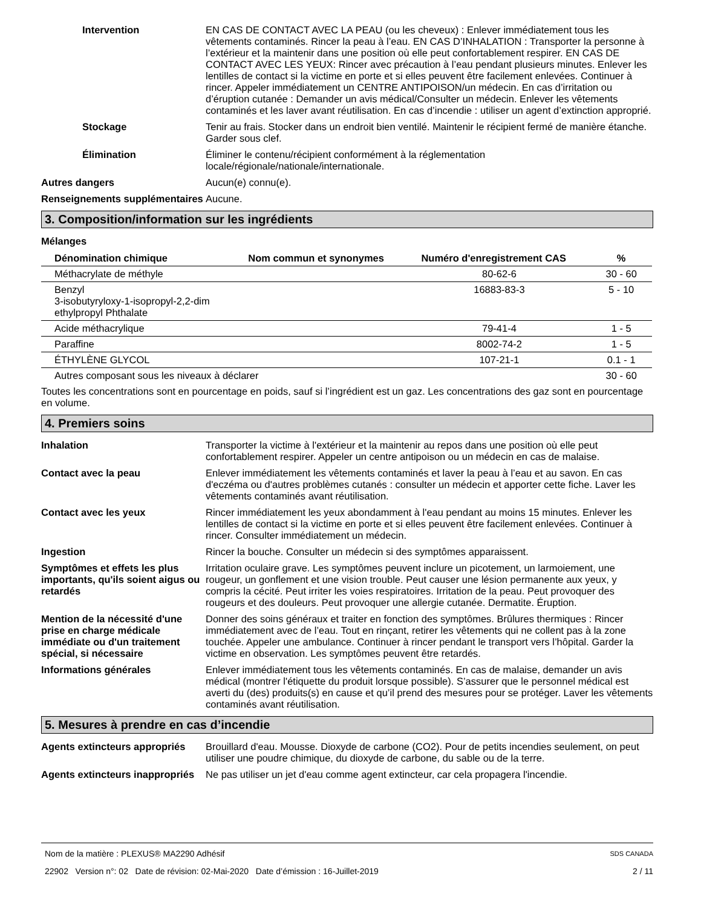Intervention EN CAS DE CONTACT AVEC LA PEAU (ou les cheveux) : Enlever immédiatement tous les vêtements contaminés. Rincer la peau à l’eau. EN CAS D’INHALATION : Transporter la personne à l’extérieur et la maintenir dans une position où elle peut confortablement respirer. EN CAS DE CONTACT AVEC LES YEUX: Rincer avec précaution à l’eau pendant plusieurs minutes. Enlever les lentilles de contact si la victime en porte et si elles peuvent être facilement enlevées. Continuer à rincer. Appeler immédiatement un CENTRE ANTIPOISON/un médecin. En cas d’irritation ou d’éruption cutanée : Demander un avis médical/Consulter un médecin. Enlever les vêtements contaminés et les laver avant réutilisation. En cas d’incendie : utiliser un agent d’extinction approprié.
Stockage Tenir au frais. Stocker dans un endroit bien ventilé. Maintenir le récipient fermé de manière étanche. Garder sous clef.
Élimination Éliminer le contenu/récipient conformément à la réglementation
locale/régionale/nationale/internationale.
Autres dangers Aucun(e) connu(e).
Renseignements supplémentaires
Aucune.
3. Composition/information sur les ingrédients
Mélanges
| Dénomination chimique | Nom commun et synonymes | Numéro d'enregistrement CAS | % |
| --- | --- | --- | --- |
| Méthacrylate de méthyle | | 80-62-6 | 30 - 60 |
| Benzyl 3-isobutyryloxy-1-isopropyl-2,2-dim ethylpropyl Phthalate | | 16883-83-3 | 5 - 10 |
| Acide méthacrylique | | 79-41-4 | 1 - 5 |
| Paraffine | | 8002-74-2 | 1 - 5 |
| ÉTHYLÈNE GLYCOL | | 107-21-1 | 0.1 - 1 |
| Autres composant sous les niveaux à déclarer | | | 30 - 60 |
Toutes les concentrations sont en pourcentage en poids, sauf si l’ingrédient est un gaz. Les concentrations des gaz sont en pourcentage en volume.
4. Premiers soins
Inhalation Transporter la victime à l'extérieur et la maintenir au repos dans une position où elle peut confortablement respirer. Appeler un centre antipoison ou un médecin en cas de malaise.
Contact avec la peau Enlever immédiatement les vêtements contaminés et laver la peau à l’eau et au savon. En cas d'eczéma ou d'autres problèmes cutanés : consulter un médecin et apporter cette fiche. Laver les vêtements contaminés avant réutilisation.
Contact avec les yeux Rincer immédiatement les yeux abondamment à l'eau pendant au moins 15 minutes. Enlever les lentilles de contact si la victime en porte et si elles peuvent être facilement enlevées. Continuer à rincer. Consulter immédiatement un médecin.
Ingestion Rincer la bouche. Consulter un médecin si des symptômes apparaissent.
Symptômes et effets les plus importants, qu'ils soient aigus ou retardés
Irritation oculaire grave. Les symptômes peuvent inclure un picotement, un larmoiement, une rougeur, un gonflement et une vision trouble. Peut causer une lésion permanente aux yeux, y compris la cécité. Peut irriter les voies respiratoires. Irritation de la peau. Peut provoquer des rougeurs et des douleurs. Peut provoquer une allergie cutanée. Dermatite. Éruption.
Mention de la nécessité d'une prise en charge médicale immédiate ou d'un traitement spécial, si nécessaire
Donner des soins généraux et traiter en fonction des symptômes. Brûlures thermiques : Rincer immédiatement avec de l’eau. Tout en rinçant, retirer les vêtements qui ne collent pas à la zone touchée. Appeler une ambulance. Continuer à rincer pendant le transport vers l’hôpital. Garder la victime en observation. Les symptômes peuvent être retardés.
Informations générales Enlever immédiatement tous les vêtements contaminés. En cas de malaise, demander un avis médical (montrer l'étiquette du produit lorsque possible). S’assurer que le personnel médical est averti du (des) produits(s) en cause et qu’il prend des mesures pour se protéger. Laver les vêtements contaminés avant réutilisation.
5. Mesures à prendre en cas d’incendie
Agents extincteurs appropriés
Brouillard d'eau. Mousse. Dioxyde de carbone (CO2). Pour de petits incendies seulement, on peut utiliser une poudre chimique, du dioxyde de carbone, du sable ou de la terre.
Agents extincteurs inappropriés
Ne pas utiliser un jet d'eau comme agent extincteur, car cela propagera l'incendie.
Nom de la matière : PLEXUS® MA2290 Adhésif SDS CANADA
22902 Version n°: 02 Date de révision: 02-Mai-2020 Date d’émission : 16-Juillet-2019 2 / 11